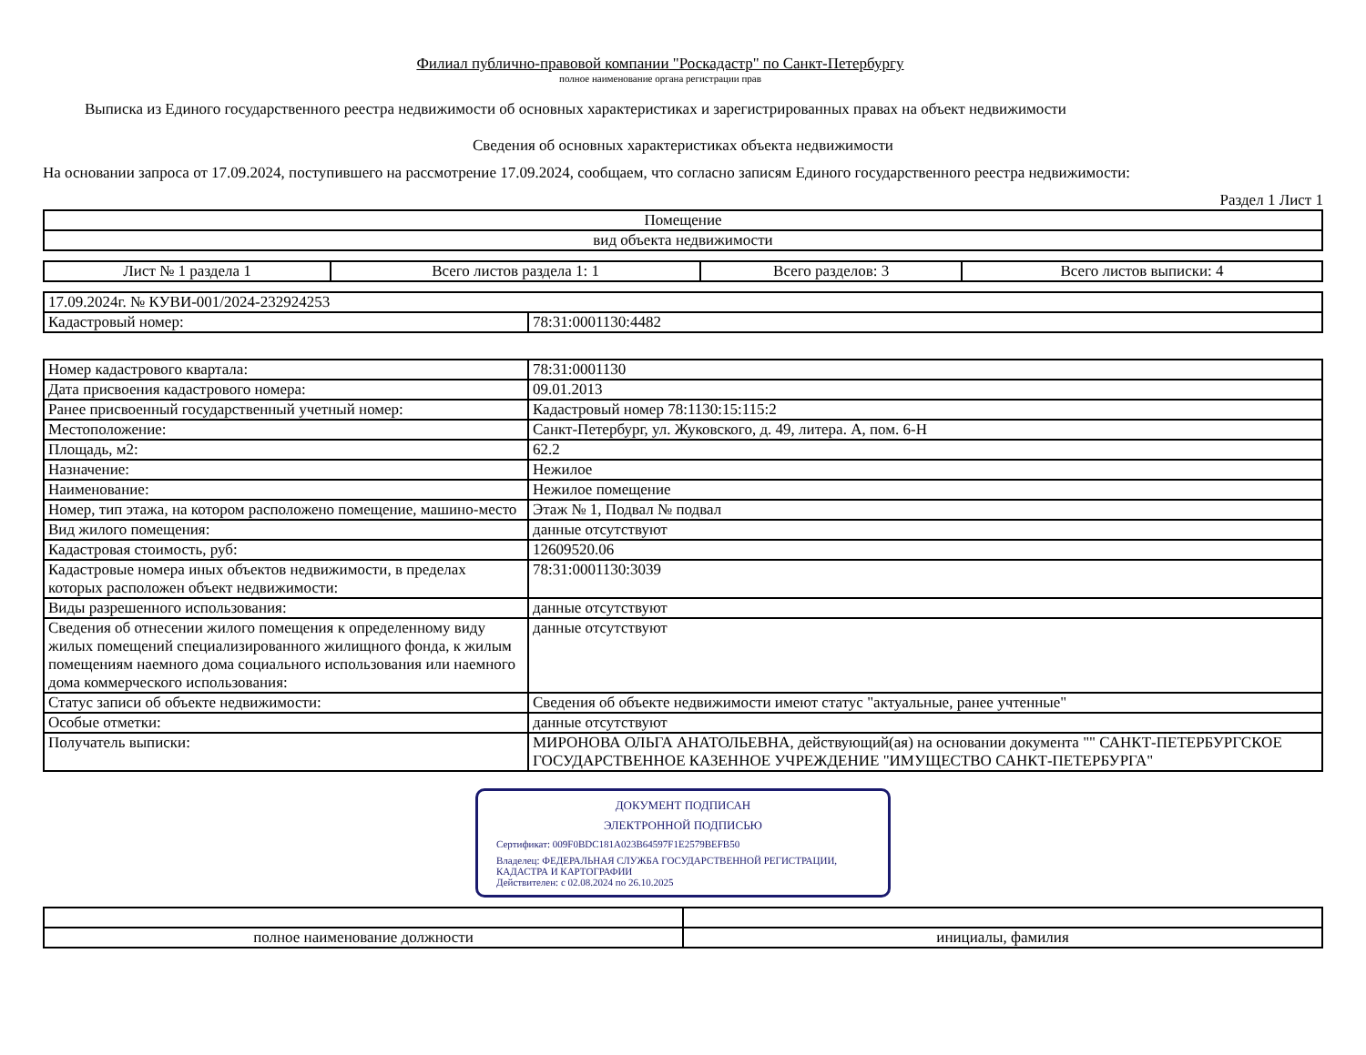Филиал публично-правовой компании "Роскадастр" по Санкт-Петербургу
полное наименование органа регистрации прав
Выписка из Единого государственного реестра недвижимости об основных характеристиках и зарегистрированных правах на объект недвижимости
Сведения об основных характеристиках объекта недвижимости
На основании запроса от 17.09.2024, поступившего на рассмотрение 17.09.2024, сообщаем, что согласно записям Единого государственного реестра недвижимости:
Раздел 1 Лист 1
| Помещение |
| вид объекта недвижимости |
| Лист № 1 раздела 1 | Всего листов раздела 1: 1 | Всего разделов: 3 | Всего листов выписки: 4 |
| 17.09.2024г. № КУВИ-001/2024-232924253 | |
| Кадастровый номер: | 78:31:0001130:4482 |
| Номер кадастрового квартала: | 78:31:0001130 |
| Дата присвоения кадастрового номера: | 09.01.2013 |
| Ранее присвоенный государственный учетный номер: | Кадастровый номер 78:1130:15:115:2 |
| Местоположение: | Санкт-Петербург, ул. Жуковского, д. 49, литера. А, пом. 6-Н |
| Площадь, м2: | 62.2 |
| Назначение: | Нежилое |
| Наименование: | Нежилое помещение |
| Номер, тип этажа, на котором расположено помещение, машино-место | Этаж № 1, Подвал № подвал |
| Вид жилого помещения: | данные отсутствуют |
| Кадастровая стоимость, руб: | 12609520.06 |
| Кадастровые номера иных объектов недвижимости, в пределах которых расположен объект недвижимости: | 78:31:0001130:3039 |
| Виды разрешенного использования: | данные отсутствуют |
| Сведения об отнесении жилого помещения к определенному виду жилых помещений специализированного жилищного фонда, к жилым помещениям наемного дома социального использования или наемного дома коммерческого использования: | данные отсутствуют |
| Статус записи об объекте недвижимости: | Сведения об объекте недвижимости имеют статус "актуальные, ранее учтенные" |
| Особые отметки: | данные отсутствуют |
| Получатель выписки: | МИРОНОВА ОЛЬГА АНАТОЛЬЕВНА, действующий(ая) на основании документа "" САНКТ-ПЕТЕРБУРГСКОЕ ГОСУДАРСТВЕННОЕ КАЗЕННОЕ УЧРЕЖДЕНИЕ "ИМУЩЕСТВО САНКТ-ПЕТЕРБУРГА" |
ДОКУМЕНТ ПОДПИСАН
ЭЛЕКТРОННОЙ ПОДПИСЬЮ
Сертификат: 009F0BDC181A023B64597F1E2579BEFB50
Владелец: ФЕДЕРАЛЬНАЯ СЛУЖБА ГОСУДАРСТВЕННОЙ РЕГИСТРАЦИИ, КАДАСТРА И КАРТОГРАФИИ
Действителен: с 02.08.2024 по 26.10.2025
| полное наименование должности | инициалы, фамилия |